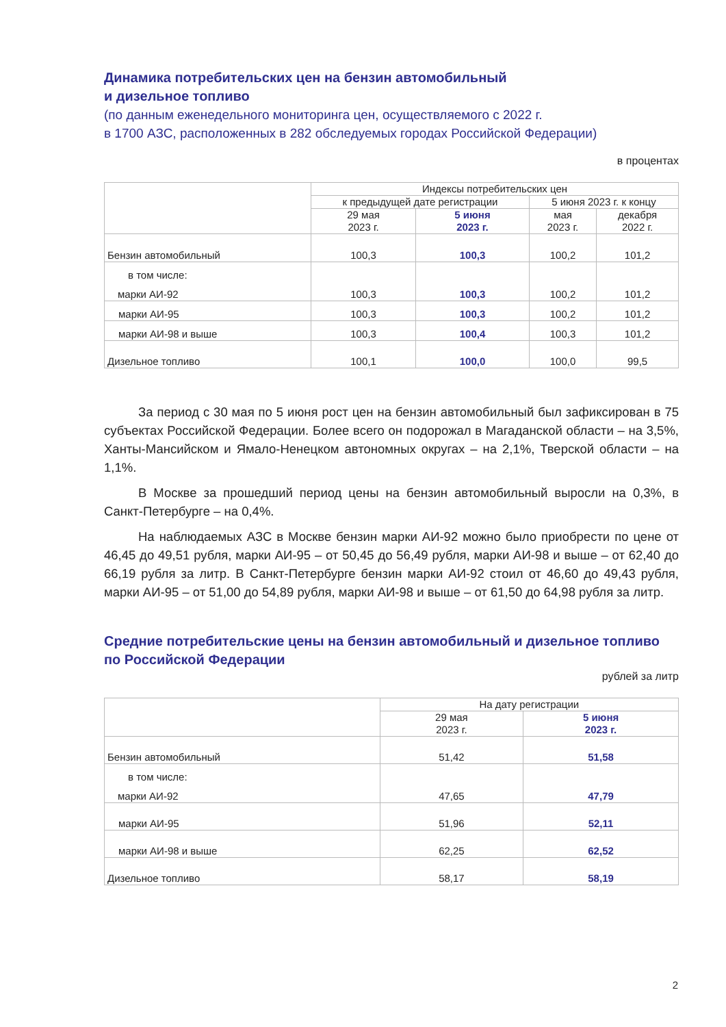Динамика потребительских цен на бензин автомобильный
и дизельное топливо
(по данным еженедельного мониторинга цен, осуществляемого с 2022 г.
в 1700 АЗС, расположенных в 282 обследуемых городах Российской Федерации)
в процентах
| | Индексы потребительских цен | | | |
| --- | --- | --- | --- | --- |
| | к предыдущей дате регистрации | | 5 июня 2023 г. к концу | |
| | 29 мая 2023 г. | 5 июня 2023 г. | мая 2023 г. | декабря 2022 г. |
| Бензин автомобильный | 100,3 | 100,3 | 100,2 | 101,2 |
| в том числе: марки АИ-92 | 100,3 | 100,3 | 100,2 | 101,2 |
| марки АИ-95 | 100,3 | 100,3 | 100,2 | 101,2 |
| марки АИ-98 и выше | 100,3 | 100,4 | 100,3 | 101,2 |
| Дизельное топливо | 100,1 | 100,0 | 100,0 | 99,5 |
За период с 30 мая по 5 июня рост цен на бензин автомобильный был зафиксирован в 75 субъектах Российской Федерации. Более всего он подорожал в Магаданской области – на 3,5%, Ханты-Мансийском и Ямало-Ненецком автономных округах – на 2,1%, Тверской области – на 1,1%.
В Москве за прошедший период цены на бензин автомобильный выросли на 0,3%, в Санкт-Петербурге – на 0,4%.
На наблюдаемых АЗС в Москве бензин марки АИ-92 можно было приобрести по цене от 46,45 до 49,51 рубля, марки АИ-95 – от 50,45 до 56,49 рубля, марки АИ-98 и выше – от 62,40 до 66,19 рубля за литр. В Санкт-Петербурге бензин марки АИ-92 стоил от 46,60 до 49,43 рубля, марки АИ-95 – от 51,00 до 54,89 рубля, марки АИ-98 и выше – от 61,50 до 64,98 рубля за литр.
Средние потребительские цены на бензин автомобильный и дизельное топливо по Российской Федерации
рублей за литр
| | На дату регистрации | |
| --- | --- | --- |
| | 29 мая 2023 г. | 5 июня 2023 г. |
| Бензин автомобильный | 51,42 | 51,58 |
| в том числе: марки АИ-92 | 47,65 | 47,79 |
| марки АИ-95 | 51,96 | 52,11 |
| марки АИ-98 и выше | 62,25 | 62,52 |
| Дизельное топливо | 58,17 | 58,19 |
2